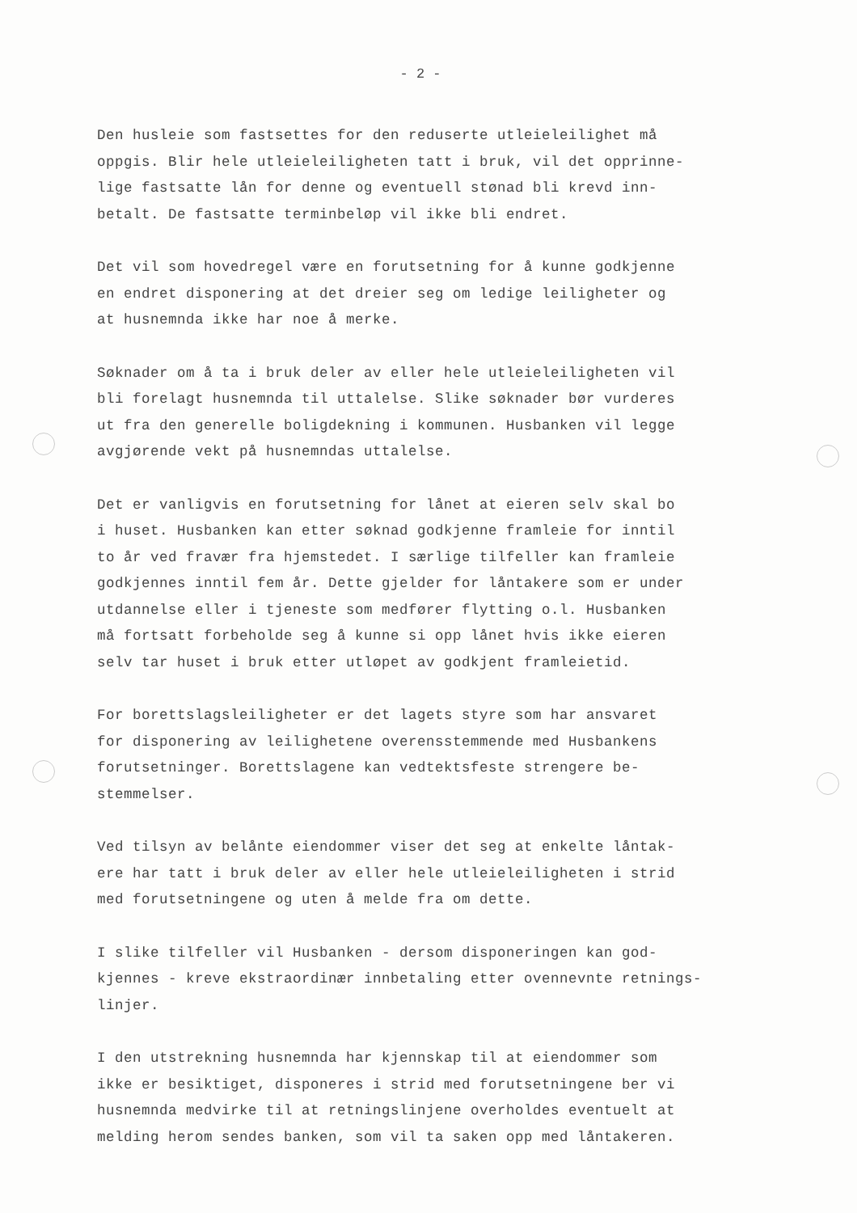- 2 -
Den husleie som fastsettes for den reduserte utleieleilighet må oppgis. Blir hele utleieleiligheten tatt i bruk, vil det opprinne- lige fastsatte lån for denne og eventuell stønad bli krevd inn- betalt. De fastsatte terminbeløp vil ikke bli endret.
Det vil som hovedregel være en forutsetning for å kunne godkjenne en endret disponering at det dreier seg om ledige leiligheter og at husnemnda ikke har noe å merke.
Søknader om å ta i bruk deler av eller hele utleieleiligheten vil bli forelagt husnemnda til uttalelse. Slike søknader bør vurderes ut fra den generelle boligdekning i kommunen. Husbanken vil legge avgjørende vekt på husnemndas uttalelse.
Det er vanligvis en forutsetning for lånet at eieren selv skal bo i huset. Husbanken kan etter søknad godkjenne framleie for inntil to år ved fravær fra hjemstedet. I særlige tilfeller kan framleie godkjennes inntil fem år. Dette gjelder for låntakere som er under utdannelse eller i tjeneste som medfører flytting o.l. Husbanken må fortsatt forbeholde seg å kunne si opp lånet hvis ikke eieren selv tar huset i bruk etter utløpet av godkjent framleietid.
For borettslagsleiligheter er det lagets styre som har ansvaret for disponering av leilighetene overensstemmende med Husbankens forutsetninger. Borettslagene kan vedtektsfeste strengere be- stemmelser.
Ved tilsyn av belånte eiendommer viser det seg at enkelte låntak- ere har tatt i bruk deler av eller hele utleieleiligheten i strid med forutsetningene og uten å melde fra om dette.
I slike tilfeller vil Husbanken - dersom disponeringen kan god- kjennes - kreve ekstraordinær innbetaling etter ovennevnte retnings- linjer.
I den utstrekning husnemnda har kjennskap til at eiendommer som ikke er besiktiget, disponeres i strid med forutsetningene ber vi husnemnda medvirke til at retningslinjene overholdes eventuelt at melding herom sendes banken, som vil ta saken opp med låntakeren.